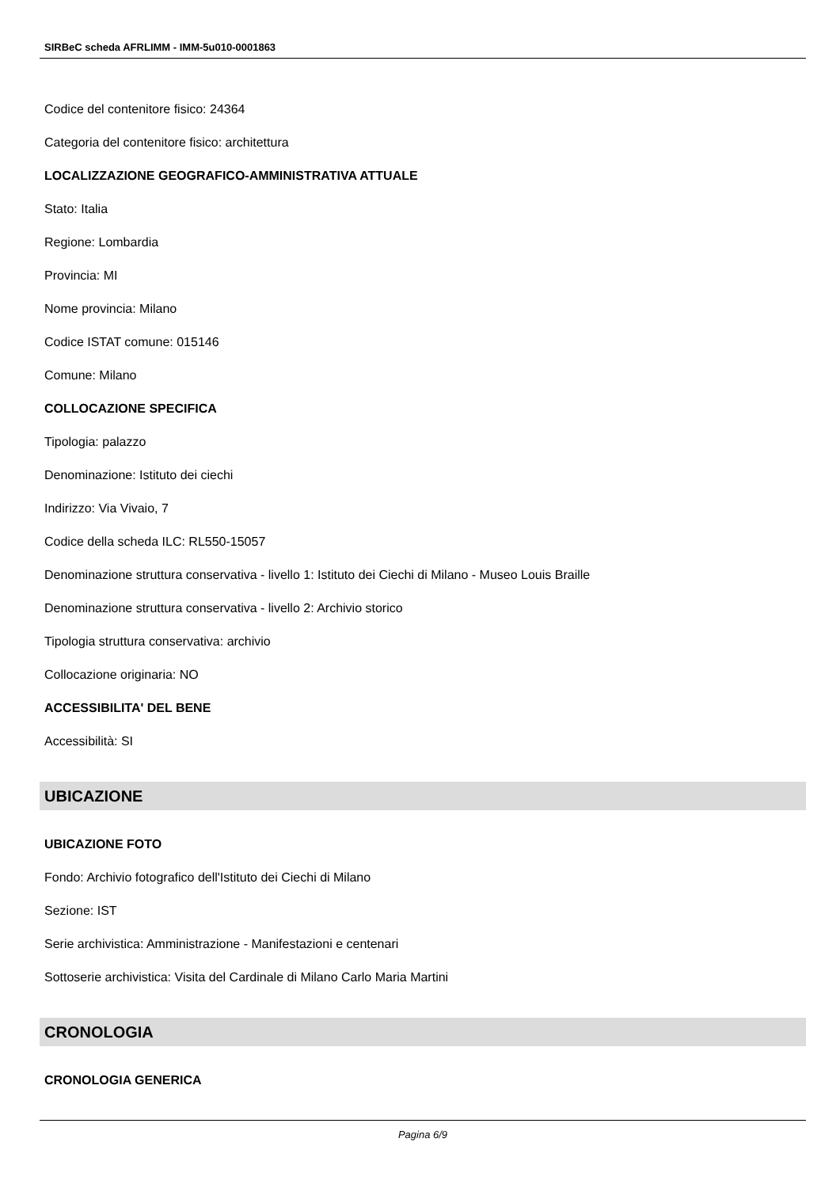SIRBeC scheda AFRLIMM - IMM-5u010-0001863
Codice del contenitore fisico: 24364
Categoria del contenitore fisico: architettura
LOCALIZZAZIONE GEOGRAFICO-AMMINISTRATIVA ATTUALE
Stato: Italia
Regione: Lombardia
Provincia: MI
Nome provincia: Milano
Codice ISTAT comune: 015146
Comune: Milano
COLLOCAZIONE SPECIFICA
Tipologia: palazzo
Denominazione: Istituto dei ciechi
Indirizzo: Via Vivaio, 7
Codice della scheda ILC: RL550-15057
Denominazione struttura conservativa - livello 1: Istituto dei Ciechi di Milano - Museo Louis Braille
Denominazione struttura conservativa - livello 2: Archivio storico
Tipologia struttura conservativa: archivio
Collocazione originaria: NO
ACCESSIBILITA' DEL BENE
Accessibilità: SI
UBICAZIONE
UBICAZIONE FOTO
Fondo: Archivio fotografico dell'Istituto dei Ciechi di Milano
Sezione: IST
Serie archivistica: Amministrazione - Manifestazioni e centenari
Sottoserie archivistica: Visita del Cardinale di Milano Carlo Maria Martini
CRONOLOGIA
CRONOLOGIA GENERICA
Pagina 6/9